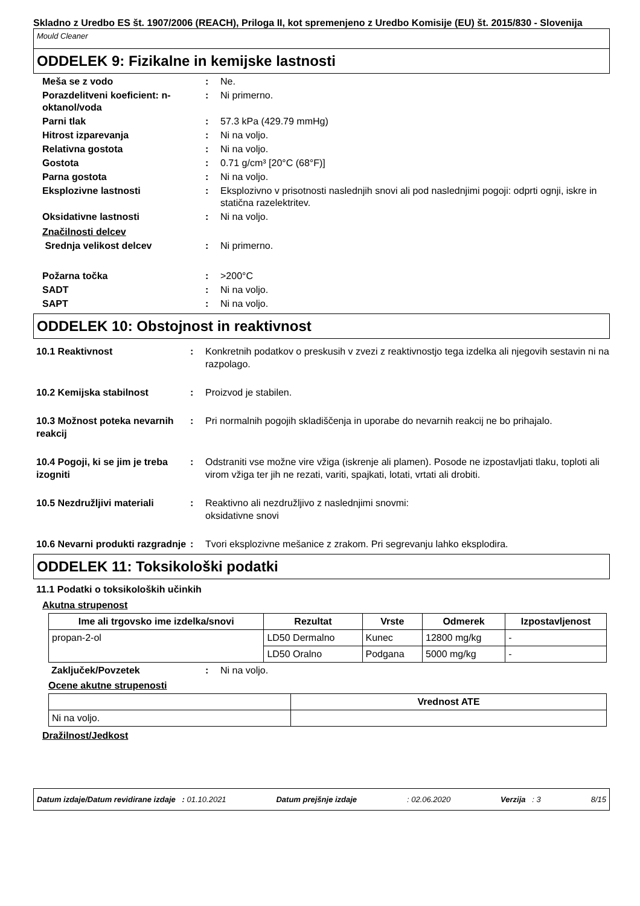Skladno z Uredbo ES št. 1907/2006 (REACH), Priloga II, kot spremenjeno z Uredbo Komisije (EU) št. 2015/830 - Slovenija
Mould Cleaner
ODDELEK 9: Fizikalne in kemijske lastnosti
Meša se z vodo : Ne.
Porazdelitveni koeficient: n-oktanol/voda
: Ni primerno.
Parni tlak : 57.3 kPa (429.79 mmHg)
Hitrost izparevanja : Ni na voljo.
Relativna gostota : Ni na voljo.
Gostota : 0.71 g/cm³ [20°C (68°F)]
Parna gostota : Ni na voljo.
Eksplozivne lastnosti : Eksplozivno v prisotnosti naslednjih snovi ali pod naslednjimi pogoji: odprti ognji, iskre in statična razelektritev.
Oksidativne lastnosti : Ni na voljo.
Značilnosti delcev
Srednja velikost delcev : Ni primerno.
Požarna točka : >200°C
SADT : Ni na voljo.
SAPT : Ni na voljo.
ODDELEK 10: Obstojnost in reaktivnost
10.1 Reaktivnost : Konkretnih podatkov o preskusih v zvezi z reaktivnostjo tega izdelka ali njegovih sestavin ni na razpolago.
10.2 Kemijska stabilnost : Proizvod je stabilen.
10.3 Možnost poteka nevarnih reakcij
: Pri normalnih pogojih skladiščenja in uporabe do nevarnih reakcij ne bo prihajalo.
10.4 Pogoji, ki se jim je treba izogniti
: Odstraniti vse možne vire vžiga (iskrenje ali plamen). Posode ne izpostavljati tlaku, toploti ali virom vžiga ter jih ne rezati, variti, spajkati, lotati, vrtati ali drobiti.
10.5 Nezdružljivi materiali
: Reaktivno ali nezdružljivo z naslednjimi snovmi:
oksidativne snovi
10.6 Nevarni produkti razgradnje
: Tvori eksplozivne mešanice z zrakom. Pri segrevanju lahko eksplodira.
ODDELEK 11: Toksikološki podatki
11.1 Podatki o toksikoloških učinkih
Akutna strupenost
| Ime ali trgovsko ime izdelka/snovi | Rezultat | Vrste | Odmerek | Izpostavljenost |
| --- | --- | --- | --- | --- |
| propan-2-ol | LD50 Dermalno | Kunec | 12800 mg/kg | - |
| | LD50 Oralno | Podgana | 5000 mg/kg | - |
Zaključek/Povzetek : Ni na voljo.
Ocene akutne strupenosti
| | Vrednost ATE |
| --- | --- |
| Ni na voljo. | |
Dražilnost/Jedkost
Datum izdaje/Datum revidirane izdaje : 01.10.2021 Datum prejšnje izdaje: 02.06.2020 Verzija : 3 8/15